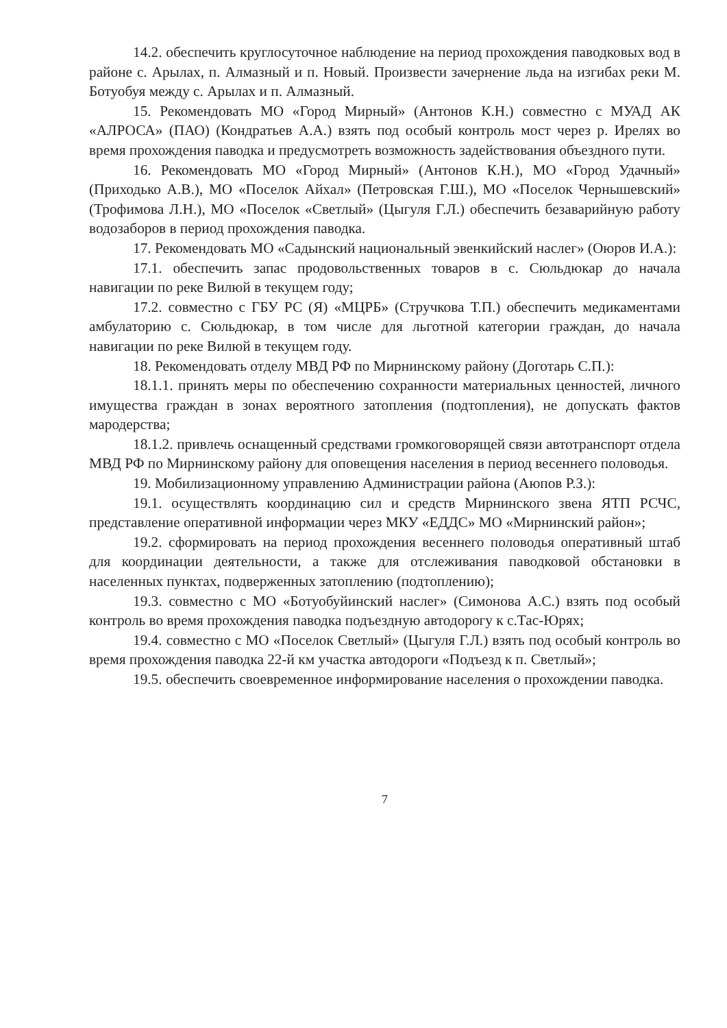14.2. обеспечить круглосуточное наблюдение на период прохождения паводковых вод в районе с. Арылах, п. Алмазный и п. Новый. Произвести зачернение льда на изгибах реки М. Ботуобуя между с. Арылах и п. Алмазный.
15. Рекомендовать МО «Город Мирный» (Антонов К.Н.) совместно с МУАД АК «АЛРОСА» (ПАО) (Кондратьев А.А.) взять под особый контроль мост через р. Ирелях во время прохождения паводка и предусмотреть возможность задействования объездного пути.
16. Рекомендовать МО «Город Мирный» (Антонов К.Н.), МО «Город Удачный» (Приходько А.В.), МО «Поселок Айхал» (Петровская Г.Ш.), МО «Поселок Чернышевский» (Трофимова Л.Н.), МО «Поселок «Светлый» (Цыгуля Г.Л.) обеспечить безаварийную работу водозаборов в период прохождения паводка.
17. Рекомендовать МО «Садынский национальный эвенкийский наслег» (Оюров И.А.):
17.1. обеспечить запас продовольственных товаров в с. Сюльдюкар до начала навигации по реке Вилюй в текущем году;
17.2. совместно с ГБУ РС (Я) «МЦРБ» (Стручкова Т.П.) обеспечить медикаментами амбулаторию с. Сюльдюкар, в том числе для льготной категории граждан, до начала навигации по реке Вилюй в текущем году.
18. Рекомендовать отделу МВД РФ по Мирнинскому району (Доготарь С.П.):
18.1.1. принять меры по обеспечению сохранности материальных ценностей, личного имущества граждан в зонах вероятного затопления (подтопления), не допускать фактов мародерства;
18.1.2. привлечь оснащенный средствами громкоговорящей связи автотранспорт отдела МВД РФ по Мирнинскому району для оповещения населения в период весеннего половодья.
19. Мобилизационному управлению Администрации района (Аюпов Р.З.):
19.1. осуществлять координацию сил и средств Мирнинского звена ЯТП РСЧС, представление оперативной информации через МКУ «ЕДДС» МО «Мирнинский район»;
19.2. сформировать на период прохождения весеннего половодья оперативный штаб для координации деятельности, а также для отслеживания паводковой обстановки в населенных пунктах, подверженных затоплению (подтоплению);
19.3. совместно с МО «Ботуобуйинский наслег» (Симонова А.С.) взять под особый контроль во время прохождения паводка подъездную автодорогу к с.Тас-Юрях;
19.4. совместно с МО «Поселок Светлый» (Цыгуля Г.Л.) взять под особый контроль во время прохождения паводка 22-й км участка автодороги «Подъезд к п. Светлый»;
19.5. обеспечить своевременное информирование населения о прохождении паводка.
7